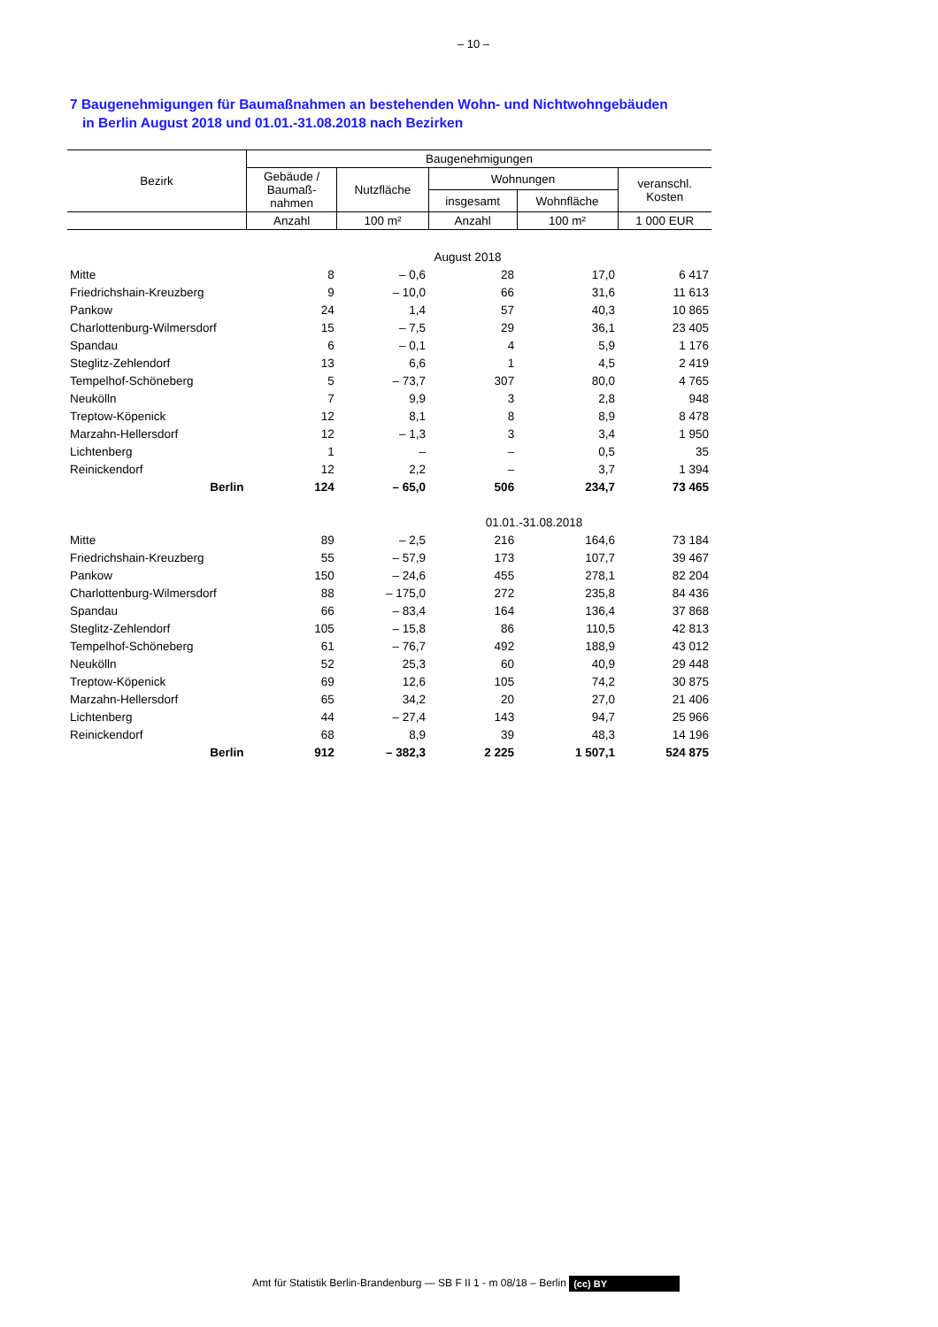– 10 –
7 Baugenehmigungen für Baumaßnahmen an bestehenden Wohn- und Nichtwohngebäuden
in Berlin August 2018 und 01.01.-31.08.2018 nach Bezirken
| Bezirk | Baugenehmigungen | | | | |
| --- | --- | --- | --- | --- | --- |
| | Gebäude / Baumaß- nahmen | Nutzfläche | Wohnungen | | veranschl. Kosten |
| | | | insgesamt | Wohnfläche | |
| | Anzahl | 100 m² | Anzahl | 100 m² | 1 000 EUR |
| August 2018 | | | | | |
| Mitte | 8 | – 0,6 | 28 | 17,0 | 6 417 |
| Friedrichshain-Kreuzberg | 9 | – 10,0 | 66 | 31,6 | 11 613 |
| Pankow | 24 | 1,4 | 57 | 40,3 | 10 865 |
| Charlottenburg-Wilmersdorf | 15 | – 7,5 | 29 | 36,1 | 23 405 |
| Spandau | 6 | – 0,1 | 4 | 5,9 | 1 176 |
| Steglitz-Zehlendorf | 13 | 6,6 | 1 | 4,5 | 2 419 |
| Tempelhof-Schöneberg | 5 | – 73,7 | 307 | 80,0 | 4 765 |
| Neukölln | 7 | 9,9 | 3 | 2,8 | 948 |
| Treptow-Köpenick | 12 | 8,1 | 8 | 8,9 | 8 478 |
| Marzahn-Hellersdorf | 12 | – 1,3 | 3 | 3,4 | 1 950 |
| Lichtenberg | 1 | – | – | 0,5 | 35 |
| Reinickendorf | 12 | 2,2 | – | 3,7 | 1 394 |
| Berlin | 124 | – 65,0 | 506 | 234,7 | 73 465 |
| 01.01.-31.08.2018 | | | | | |
| Mitte | 89 | – 2,5 | 216 | 164,6 | 73 184 |
| Friedrichshain-Kreuzberg | 55 | – 57,9 | 173 | 107,7 | 39 467 |
| Pankow | 150 | – 24,6 | 455 | 278,1 | 82 204 |
| Charlottenburg-Wilmersdorf | 88 | – 175,0 | 272 | 235,8 | 84 436 |
| Spandau | 66 | – 83,4 | 164 | 136,4 | 37 868 |
| Steglitz-Zehlendorf | 105 | – 15,8 | 86 | 110,5 | 42 813 |
| Tempelhof-Schöneberg | 61 | – 76,7 | 492 | 188,9 | 43 012 |
| Neukölln | 52 | 25,3 | 60 | 40,9 | 29 448 |
| Treptow-Köpenick | 69 | 12,6 | 105 | 74,2 | 30 875 |
| Marzahn-Hellersdorf | 65 | 34,2 | 20 | 27,0 | 21 406 |
| Lichtenberg | 44 | – 27,4 | 143 | 94,7 | 25 966 |
| Reinickendorf | 68 | 8,9 | 39 | 48,3 | 14 196 |
| Berlin | 912 | – 382,3 | 2 225 | 1 507,1 | 524 875 |
Amt für Statistik Berlin-Brandenburg — SB F II 1 - m 08/18 – Berlin (cc) BY